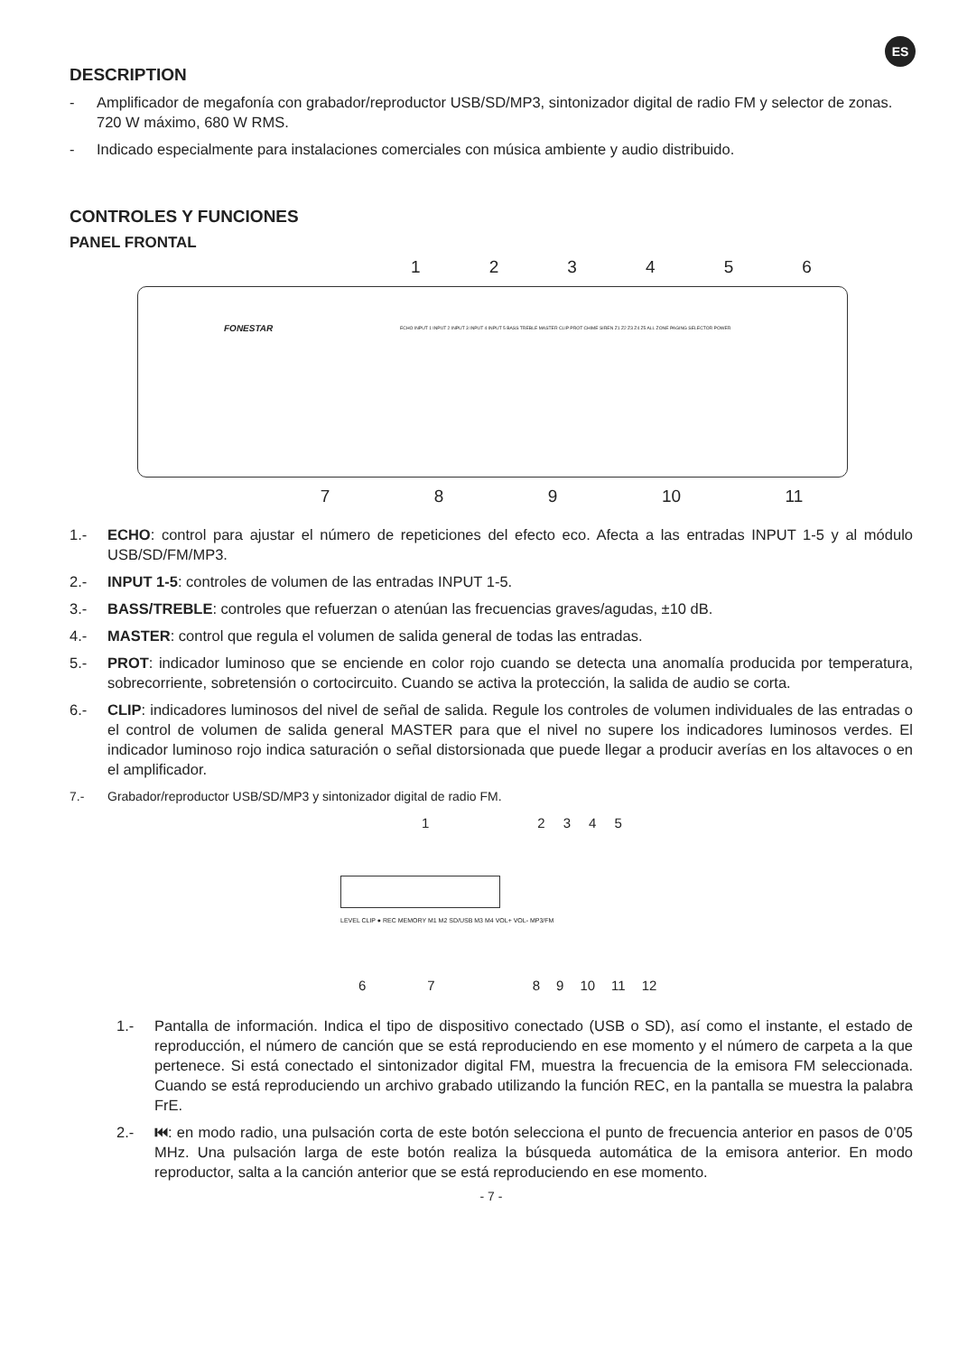ES
DESCRIPTION
- Amplificador de megafonía con grabador/reproductor USB/SD/MP3, sintonizador digital de radio FM y selector de zonas. 720 W máximo, 680 W RMS.
- Indicado especialmente para instalaciones comerciales con música ambiente y audio distribuido.
CONTROLES Y FUNCIONES
PANEL FRONTAL
123456
FONESTAR
ECHO INPUT 1 INPUT 2 INPUT 3 INPUT 4 INPUT 5 BASS TREBLE MASTER CLIP PROT CHIME SIREN Z1 Z2 Z3 Z4 Z5 ALL ZONE PAGING SELECTOR POWER
789 10 11
1.- ECHO: control para ajustar el número de repeticiones del efecto eco. Afecta a las entradas INPUT 1-5 y al módulo USB/SD/FM/MP3.
2.- INPUT 1-5: controles de volumen de las entradas INPUT 1-5.
3.- BASS/TREBLE: controles que refuerzan o atenúan las frecuencias graves/agudas, ±10 dB.
4.- MASTER: control que regula el volumen de salida general de todas las entradas.
5.- PROT: indicador luminoso que se enciende en color rojo cuando se detecta una anomalía producida por temperatura, sobrecorriente, sobretensión o cortocircuito. Cuando se activa la protección, la salida de audio se corta.
6.- CLIP: indicadores luminosos del nivel de señal de salida. Regule los controles de volumen individuales de las entradas o el control de volumen de salida general MASTER para que el nivel no supere los indicadores luminosos verdes. El indicador luminoso rojo indica saturación o señal distorsionada que puede llegar a producir averías en los altavoces o en el amplificador.
7.- Grabador/reproductor USB/SD/MP3 y sintonizador digital de radio FM.
12345
LEVEL CLIP ● REC MEMORY M1 M2 SD/USB M3 M4 VOL+ VOL- MP3/FM
6789 10 11 12
1.- Pantalla de información. Indica el tipo de dispositivo conectado (USB o SD), así como el instante, el estado de reproducción, el número de canción que se está reproduciendo en ese momento y el número de carpeta a la que pertenece. Si está conectado el sintonizador digital FM, muestra la frecuencia de la emisora FM seleccionada. Cuando se está reproduciendo un archivo grabado utilizando la función REC, en la pantalla se muestra la palabra FrE.
2.- ⏮: en modo radio, una pulsación corta de este botón selecciona el punto de frecuencia anterior en pasos de 0’05 MHz. Una pulsación larga de este botón realiza la búsqueda automática de la emisora anterior. En modo reproductor, salta a la canción anterior que se está reproduciendo en ese momento.
- 7 -